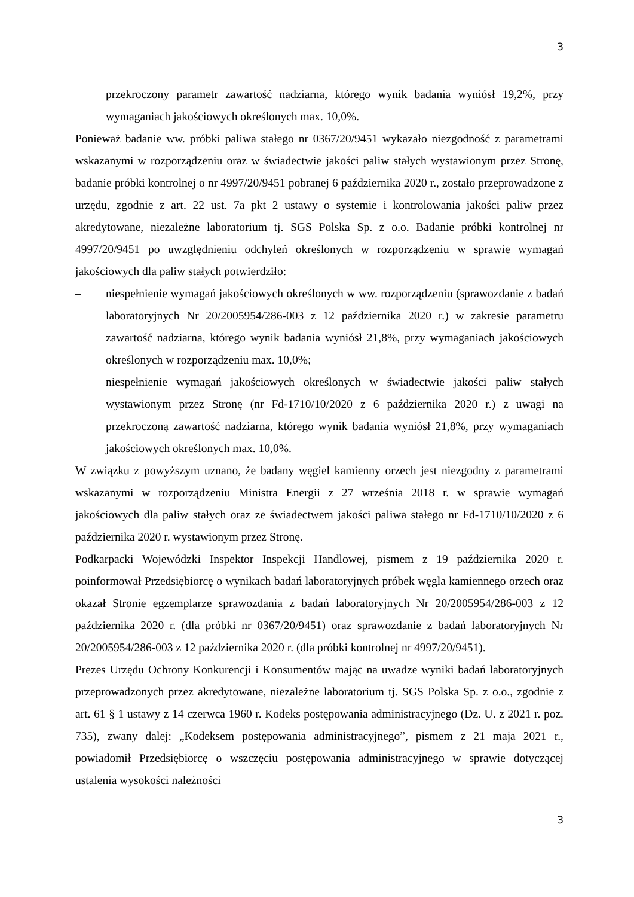3
przekroczony parametr zawartość nadziarna, którego wynik badania wyniósł 19,2%, przy wymaganiach jakościowych określonych max. 10,0%.
Ponieważ badanie ww. próbki paliwa stałego nr 0367/20/9451 wykazało niezgodność z parametrami wskazanymi w rozporządzeniu oraz w świadectwie jakości paliw stałych wystawionym przez Stronę, badanie próbki kontrolnej o nr 4997/20/9451 pobranej 6 października 2020 r., zostało przeprowadzone z urzędu, zgodnie z art. 22 ust. 7a pkt 2 ustawy o systemie i kontrolowania jakości paliw przez akredytowane, niezależne laboratorium tj. SGS Polska Sp. z o.o. Badanie próbki kontrolnej nr 4997/20/9451 po uwzględnieniu odchyleń określonych w rozporządzeniu w sprawie wymagań jakościowych dla paliw stałych potwierdziło:
– niespełnienie wymagań jakościowych określonych w ww. rozporządzeniu (sprawozdanie z badań laboratoryjnych Nr 20/2005954/286-003 z 12 października 2020 r.) w zakresie parametru zawartość nadziarna, którego wynik badania wyniósł 21,8%, przy wymaganiach jakościowych określonych w rozporządzeniu max. 10,0%;
– niespełnienie wymagań jakościowych określonych w świadectwie jakości paliw stałych wystawionym przez Stronę (nr Fd-1710/10/2020 z 6 października 2020 r.) z uwagi na przekroczoną zawartość nadziarna, którego wynik badania wyniósł 21,8%, przy wymaganiach jakościowych określonych max. 10,0%.
W związku z powyższym uznano, że badany węgiel kamienny orzech jest niezgodny z parametrami wskazanymi w rozporządzeniu Ministra Energii z 27 września 2018 r. w sprawie wymagań jakościowych dla paliw stałych oraz ze świadectwem jakości paliwa stałego nr Fd-1710/10/2020 z 6 października 2020 r. wystawionym przez Stronę.
Podkarpacki Wojewódzki Inspektor Inspekcji Handlowej, pismem z 19 października 2020 r. poinformował Przedsiębiorcę o wynikach badań laboratoryjnych próbek węgla kamiennego orzech oraz okazał Stronie egzemplarze sprawozdania z badań laboratoryjnych Nr 20/2005954/286-003 z 12 października 2020 r. (dla próbki nr 0367/20/9451) oraz sprawozdanie z badań laboratoryjnych Nr 20/2005954/286-003 z 12 października 2020 r. (dla próbki kontrolnej nr 4997/20/9451).
Prezes Urzędu Ochrony Konkurencji i Konsumentów mając na uwadze wyniki badań laboratoryjnych przeprowadzonych przez akredytowane, niezależne laboratorium tj. SGS Polska Sp. z o.o., zgodnie z art. 61 § 1 ustawy z 14 czerwca 1960 r. Kodeks postępowania administracyjnego (Dz. U. z 2021 r. poz. 735), zwany dalej: „Kodeksem postępowania administracyjnego”, pismem z 21 maja 2021 r., powiadomił Przedsiębiorcę o wszczęciu postępowania administracyjnego w sprawie dotyczącej ustalenia wysokości należności
3